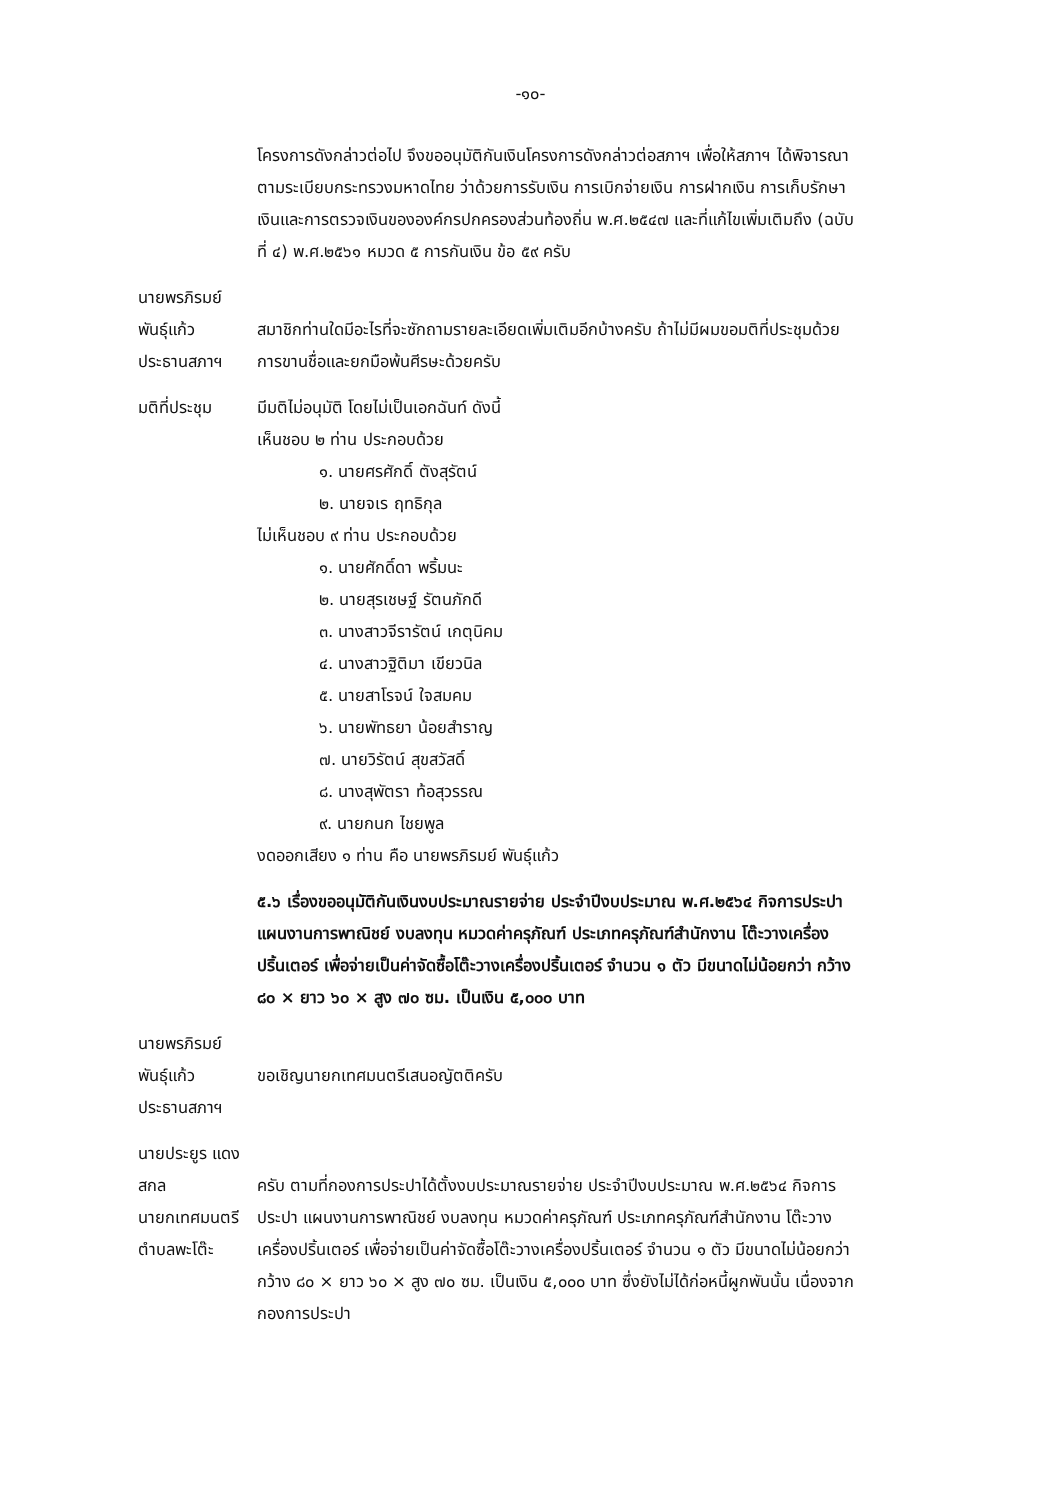-๑๐-
โครงการดังกล่าวต่อไป จึงขออนุมัติกันเงินโครงการดังกล่าวต่อสภาฯ เพื่อให้สภาฯ ได้พิจารณา ตามระเบียบกระทรวงมหาดไทย ว่าด้วยการรับเงิน การเบิกจ่ายเงิน การฝากเงิน การเก็บรักษาเงินและการตรวจเงินขององค์กรปกครองส่วนท้องถิ่น พ.ศ.๒๕๔๗ และที่แก้ไขเพิ่มเติมถึง (ฉบับที่ ๔) พ.ศ.๒๕๖๑ หมวด ๕ การกันเงิน ข้อ ๕๙ ครับ
นายพรภิรมย์ พันธุ์แก้ว
ประธานสภาฯ
สมาชิกท่านใดมีอะไรที่จะซักถามรายละเอียดเพิ่มเติมอีกบ้างครับ ถ้าไม่มีผมขอมติที่ประชุมด้วยการขานชื่อและยกมือพ้นศีรษะด้วยครับ
มติที่ประชุม มีมติไม่อนุมัติ โดยไม่เป็นเอกฉันท์ ดังนี้
เห็นชอบ ๒ ท่าน ประกอบด้วย
๑. นายศรศักดิ์ ตังสุรัตน์
๒. นายจเร ฤทธิกุล
ไม่เห็นชอบ ๙ ท่าน ประกอบด้วย
๑. นายศักดิ์ดา พริ้มนะ
๒. นายสุรเชษฐ์ รัตนภักดี
๓. นางสาวจีรารัตน์ เกตุนิคม
๔. นางสาวฐิติมา เขียวนิล
๕. นายสาโรจน์ ใจสมคม
๖. นายพัทธยา น้อยสำราญ
๗. นายวิรัตน์ สุขสวัสดิ์
๘. นางสุพัตรา ท้อสุวรรณ
๙. นายกนก ไชยพูล
งดออกเสียง ๑ ท่าน คือ นายพรภิรมย์ พันธุ์แก้ว
๕.๖ เรื่องขออนุมัติกันเงินงบประมาณรายจ่าย ประจำปีงบประมาณ พ.ศ.๒๕๖๔ กิจการประปา แผนงานการพาณิชย์ งบลงทุน หมวดค่าครุภัณฑ์ ประเภทครุภัณฑ์สำนักงาน โต๊ะวางเครื่องปริ้นเตอร์ เพื่อจ่ายเป็นค่าจัดซื้อโต๊ะวางเครื่องปริ้นเตอร์ จำนวน ๑ ตัว มีขนาดไม่น้อยกว่า กว้าง ๘๐ × ยาว ๖๐ × สูง ๗๐ ซม. เป็นเงิน ๕,๐๐๐ บาท
นายพรภิรมย์ พันธุ์แก้ว
ประธานสภาฯ
ขอเชิญนายกเทศมนตรีเสนอญัตติครับ
นายประยูร แดงสกล
นายกเทศมนตรีตำบลพะโต๊ะ
ครับ ตามที่กองการประปาได้ตั้งงบประมาณรายจ่าย ประจำปีงบประมาณ พ.ศ.๒๕๖๔ กิจการประปา แผนงานการพาณิชย์ งบลงทุน หมวดค่าครุภัณฑ์ ประเภทครุภัณฑ์สำนักงาน โต๊ะวางเครื่องปริ้นเตอร์ เพื่อจ่ายเป็นค่าจัดซื้อโต๊ะวางเครื่องปริ้นเตอร์ จำนวน ๑ ตัว มีขนาดไม่น้อยกว่า กว้าง ๘๐ × ยาว ๖๐ × สูง ๗๐ ซม. เป็นเงิน ๕,๐๐๐ บาท ซึ่งยังไม่ได้ก่อหนี้ผูกพันนั้น เนื่องจากกองการประปา